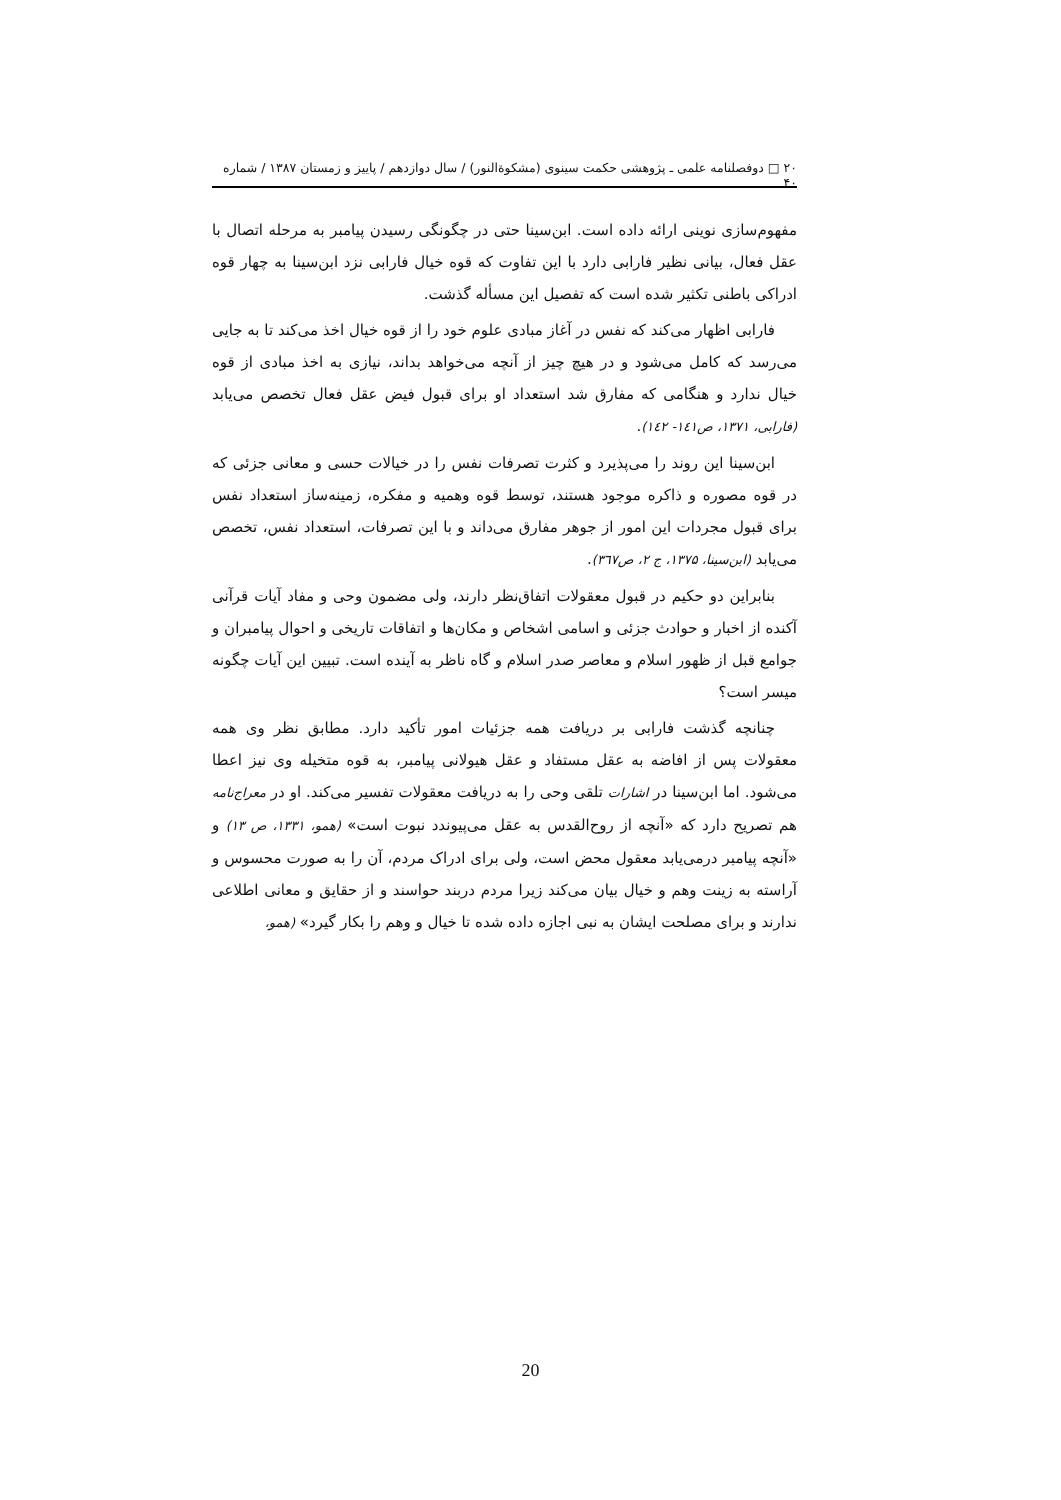۲۰ □ دوفصلنامه علمی ـ پژوهشی حکمت سینوی (مشکوةالنور) / سال دوازدهم / پاییز و زمستان ۱۳۸۷ / شماره ۴۰
مفهوم‌سازی نوینی ارائه داده است. ابن‌سینا حتی در چگونگی رسیدن پیامبر به مرحله اتصال با عقل فعال، بیانی نظیر فارابی دارد با این تفاوت که قوه خیال فارابی نزد ابن‌سینا به چهار قوه ادراکی باطنی تکثیر شده است که تفصیل این مسأله گذشت.
فارابی اظهار می‌کند که نفس در آغاز مبادی علوم خود را از قوه خیال اخذ می‌کند تا به جایی می‌رسد که کامل می‌شود و در هیچ چیز از آنچه می‌خواهد بداند، نیازی به اخذ مبادی از قوه خیال ندارد و هنگامی که مفارق شد استعداد او برای قبول فیض عقل فعال تخصص می‌یابد (فارابی، ۱۳۷۱، ص۱٤۱- ۱٤۲).
ابن‌سینا این روند را می‌پذیرد و کثرت تصرفات نفس را در خیالات حسی و معانی جزئی که در قوه مصوره و ذاکره موجود هستند، توسط قوه وهمیه و مفکره، زمینه‌ساز استعداد نفس برای قبول مجردات این امور از جوهر مفارق می‌داند و با این تصرفات، استعداد نفس، تخصص می‌یابد (ابن‌سینا، ۱۳۷۵، ج ۲، ص۳٦۷).
بنابراین دو حکیم در قبول معقولات اتفاق‌نظر دارند، ولی مضمون وحی و مفاد آیات قرآنی آکنده از اخبار و حوادث جزئی و اسامی اشخاص و مکان‌ها و اتفاقات تاریخی و احوال پیامبران و جوامع قبل از ظهور اسلام و معاصر صدر اسلام و گاه ناظر به آینده است. تبیین این آیات چگونه میسر است؟
چنانچه گذشت فارابی بر دریافت همه جزئیات امور تأکید دارد. مطابق نظر وی همه معقولات پس از افاضه به عقل مستفاد و عقل هیولانی پیامبر، به قوه متخیله وی نیز اعطا می‌شود. اما ابن‌سینا در اشارات تلقی وحی را به دریافت معقولات تفسیر می‌کند. او در معراج‌نامه هم تصریح دارد که «آنچه از روح‌القدس به عقل می‌پیوندد نبوت است» (همو، ۱۳۳۱، ص ۱۳) و «آنچه پیامبر درمی‌یابد معقول محض است، ولی برای ادراک مردم، آن را به صورت محسوس و آراسته به زینت وهم و خیال بیان می‌کند زیرا مردم دربند حواسند و از حقایق و معانی اطلاعی ندارند و برای مصلحت ایشان به نبی اجازه داده شده تا خیال و وهم را بکار گیرد» (همو،
20